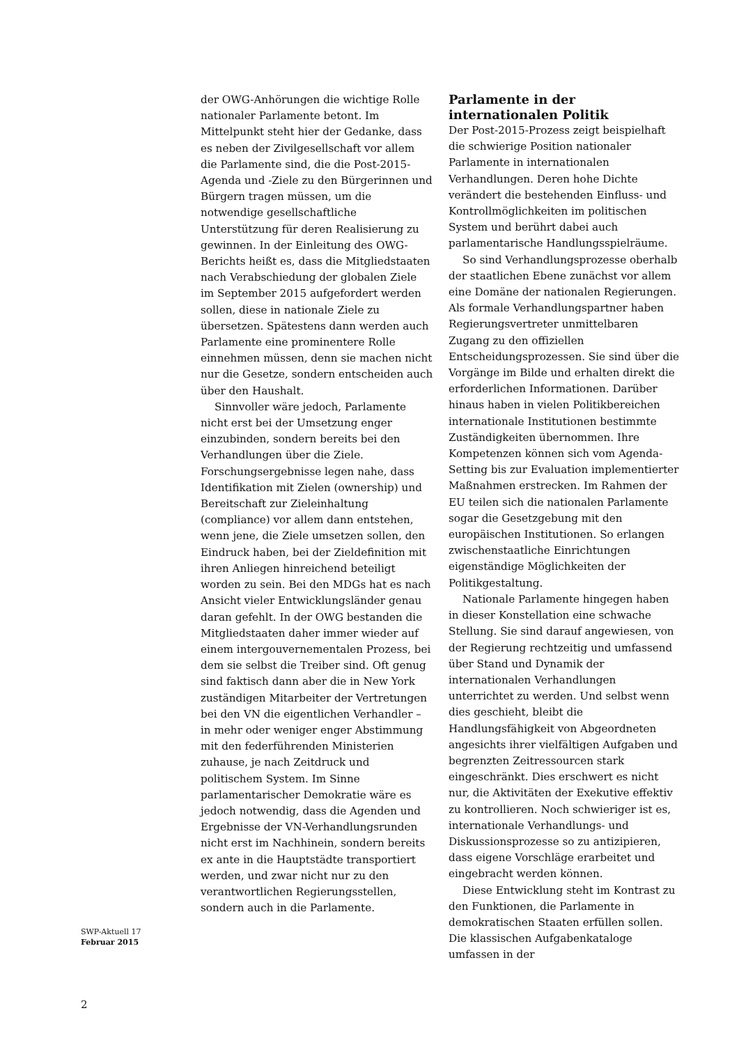der OWG-Anhörungen die wichtige Rolle nationaler Parlamente betont. Im Mittelpunkt steht hier der Gedanke, dass es neben der Zivilgesellschaft vor allem die Parlamente sind, die die Post-2015-Agenda und -Ziele zu den Bürgerinnen und Bürgern tragen müssen, um die notwendige gesellschaftliche Unterstützung für deren Realisierung zu gewinnen. In der Einleitung des OWG-Berichts heißt es, dass die Mitgliedstaaten nach Verabschiedung der globalen Ziele im September 2015 aufgefordert werden sollen, diese in nationale Ziele zu übersetzen. Spätestens dann werden auch Parlamente eine prominentere Rolle einnehmen müssen, denn sie machen nicht nur die Gesetze, sondern entscheiden auch über den Haushalt.
Sinnvoller wäre jedoch, Parlamente nicht erst bei der Umsetzung enger einzubinden, sondern bereits bei den Verhandlungen über die Ziele. Forschungsergebnisse legen nahe, dass Identifikation mit Zielen (ownership) und Bereitschaft zur Zieleinhaltung (compliance) vor allem dann entstehen, wenn jene, die Ziele umsetzen sollen, den Eindruck haben, bei der Zieldefinition mit ihren Anliegen hinreichend beteiligt worden zu sein. Bei den MDGs hat es nach Ansicht vieler Entwicklungsländer genau daran gefehlt. In der OWG bestanden die Mitgliedstaaten daher immer wieder auf einem intergouvernementalen Prozess, bei dem sie selbst die Treiber sind. Oft genug sind faktisch dann aber die in New York zuständigen Mitarbeiter der Vertretungen bei den VN die eigentlichen Verhandler – in mehr oder weniger enger Abstimmung mit den federführenden Ministerien zuhause, je nach Zeitdruck und politischem System. Im Sinne parlamentarischer Demokratie wäre es jedoch notwendig, dass die Agenden und Ergebnisse der VN-Verhandlungsrunden nicht erst im Nachhinein, sondern bereits ex ante in die Hauptstädte transportiert werden, und zwar nicht nur zu den verantwortlichen Regierungsstellen, sondern auch in die Parlamente.
Parlamente in der internationalen Politik
Der Post-2015-Prozess zeigt beispielhaft die schwierige Position nationaler Parlamente in internationalen Verhandlungen. Deren hohe Dichte verändert die bestehenden Einfluss- und Kontrollmöglichkeiten im politischen System und berührt dabei auch parlamentarische Handlungsspielräume.
So sind Verhandlungsprozesse oberhalb der staatlichen Ebene zunächst vor allem eine Domäne der nationalen Regierungen. Als formale Verhandlungspartner haben Regierungsvertreter unmittelbaren Zugang zu den offiziellen Entscheidungsprozessen. Sie sind über die Vorgänge im Bilde und erhalten direkt die erforderlichen Informationen. Darüber hinaus haben in vielen Politikbereichen internationale Institutionen bestimmte Zuständigkeiten übernommen. Ihre Kompetenzen können sich vom Agenda-Setting bis zur Evaluation implementierter Maßnahmen erstrecken. Im Rahmen der EU teilen sich die nationalen Parlamente sogar die Gesetzgebung mit den europäischen Institutionen. So erlangen zwischenstaatliche Einrichtungen eigenständige Möglichkeiten der Politikgestaltung.
Nationale Parlamente hingegen haben in dieser Konstellation eine schwache Stellung. Sie sind darauf angewiesen, von der Regierung rechtzeitig und umfassend über Stand und Dynamik der internationalen Verhandlungen unterrichtet zu werden. Und selbst wenn dies geschieht, bleibt die Handlungsfähigkeit von Abgeordneten angesichts ihrer vielfältigen Aufgaben und begrenzten Zeitressourcen stark eingeschränkt. Dies erschwert es nicht nur, die Aktivitäten der Exekutive effektiv zu kontrollieren. Noch schwieriger ist es, internationale Verhandlungs- und Diskussionsprozesse so zu antizipieren, dass eigene Vorschläge erarbeitet und eingebracht werden können.
Diese Entwicklung steht im Kontrast zu den Funktionen, die Parlamente in demokratischen Staaten erfüllen sollen. Die klassischen Aufgabenkataloge umfassen in der
SWP-Aktuell 17
Februar 2015
2